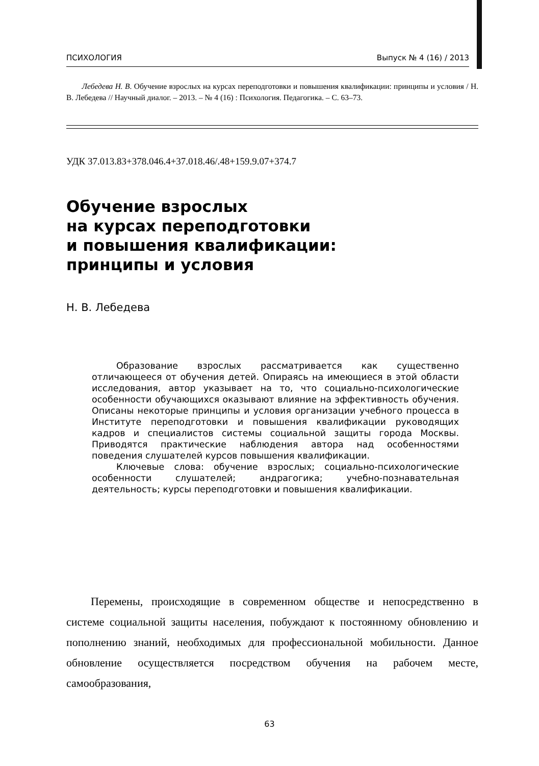ПСИХОЛОГИЯ Выпуск № 4 (16) / 2013
Лебедева Н. В. Обучение взрослых на курсах переподготовки и повышения квалификации: принципы и условия / Н. В. Лебедева // Научный диалог. – 2013. – № 4 (16) : Психология. Педагогика. – С. 63–73.
УДК 37.013.83+378.046.4+37.018.46/.48+159.9.07+374.7
Обучение взрослых
на курсах переподготовки
и повышения квалификации:
принципы и условия
Н. В. Лебедева
Образование взрослых рассматривается как существенно отличающееся от обучения детей. Опираясь на имеющиеся в этой области исследования, автор указывает на то, что социально-психологические особенности обучающихся оказывают влияние на эффективность обучения. Описаны некоторые принципы и условия организации учебного процесса в Институте переподготовки и повышения квалификации руководящих кадров и специалистов системы социальной защиты города Москвы. Приводятся практические наблюдения автора над особенностями поведения слушателей курсов повышения квалификации.
Ключевые слова: обучение взрослых; социально-психологические особенности слушателей; андрагогика; учебно-познавательная деятельность; курсы переподготовки и повышения квалификации.
Перемены, происходящие в современном обществе и непосредственно в системе социальной защиты населения, побуждают к постоянному обновлению и пополнению знаний, необходимых для профессиональной мобильности. Данное обновление осуществляется посредством обучения на рабочем месте, самообразования,
63